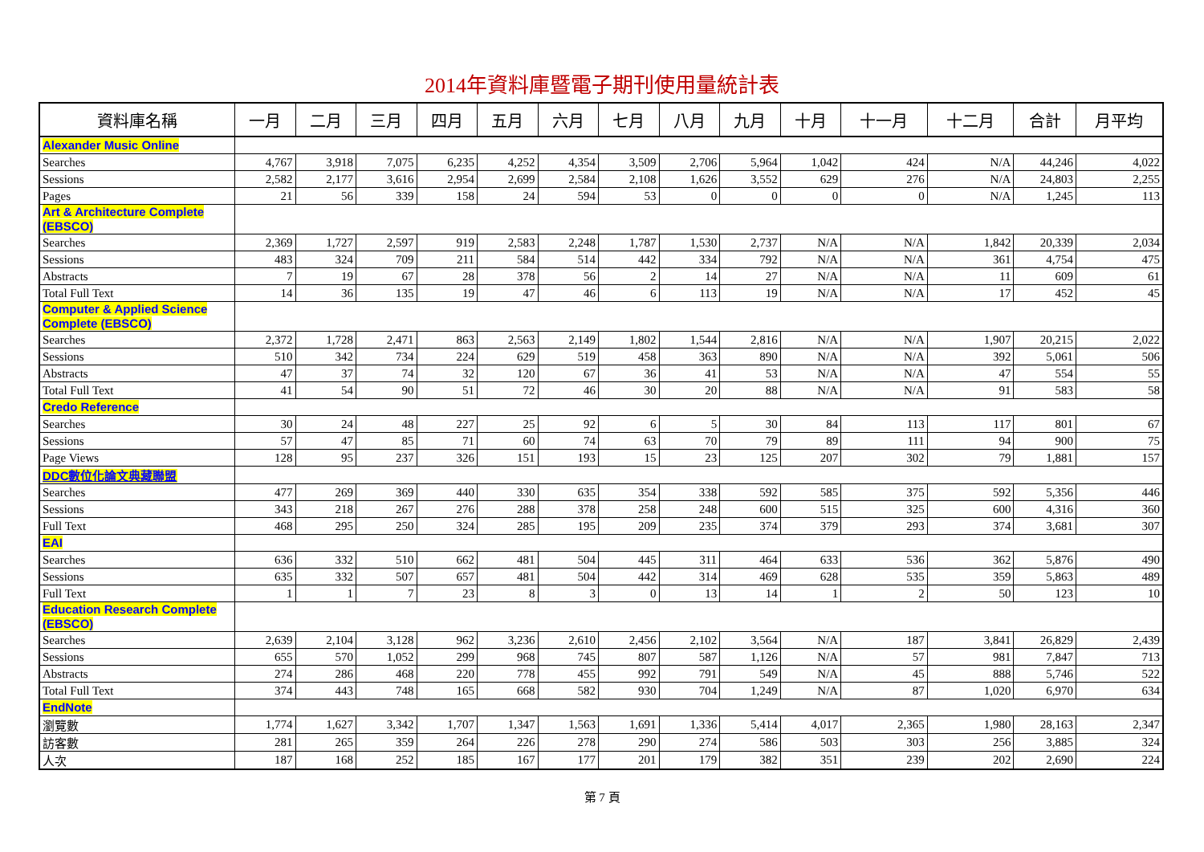2014年資料庫暨電子期刊使用量統計表
| 資料庫名稱 | 一月 | 二月 | 三月 | 四月 | 五月 | 六月 | 七月 | 八月 | 九月 | 十月 | 十一月 | 十二月 | 合計 | 月平均 |
| --- | --- | --- | --- | --- | --- | --- | --- | --- | --- | --- | --- | --- | --- | --- |
| Alexander Music Online | | | | | | | | | | | | | | |
| Searches | 4,767 | 3,918 | 7,075 | 6,235 | 4,252 | 4,354 | 3,509 | 2,706 | 5,964 | 1,042 | 424 | N/A | 44,246 | 4,022 |
| Sessions | 2,582 | 2,177 | 3,616 | 2,954 | 2,699 | 2,584 | 2,108 | 1,626 | 3,552 | 629 | 276 | N/A | 24,803 | 2,255 |
| Pages | 21 | 56 | 339 | 158 | 24 | 594 | 53 | 0 | 0 | 0 | 0 | N/A | 1,245 | 113 |
| Art & Architecture Complete (EBSCO) | | | | | | | | | | | | | | |
| Searches | 2,369 | 1,727 | 2,597 | 919 | 2,583 | 2,248 | 1,787 | 1,530 | 2,737 | N/A | N/A | 1,842 | 20,339 | 2,034 |
| Sessions | 483 | 324 | 709 | 211 | 584 | 514 | 442 | 334 | 792 | N/A | N/A | 361 | 4,754 | 475 |
| Abstracts | 7 | 19 | 67 | 28 | 378 | 56 | 2 | 14 | 27 | N/A | N/A | 11 | 609 | 61 |
| Total Full Text | 14 | 36 | 135 | 19 | 47 | 46 | 6 | 113 | 19 | N/A | N/A | 17 | 452 | 45 |
| Computer & Applied Science Complete (EBSCO) | | | | | | | | | | | | | | |
| Searches | 2,372 | 1,728 | 2,471 | 863 | 2,563 | 2,149 | 1,802 | 1,544 | 2,816 | N/A | N/A | 1,907 | 20,215 | 2,022 |
| Sessions | 510 | 342 | 734 | 224 | 629 | 519 | 458 | 363 | 890 | N/A | N/A | 392 | 5,061 | 506 |
| Abstracts | 47 | 37 | 74 | 32 | 120 | 67 | 36 | 41 | 53 | N/A | N/A | 47 | 554 | 55 |
| Total Full Text | 41 | 54 | 90 | 51 | 72 | 46 | 30 | 20 | 88 | N/A | N/A | 91 | 583 | 58 |
| Credo Reference | | | | | | | | | | | | | | |
| Searches | 30 | 24 | 48 | 227 | 25 | 92 | 6 | 5 | 30 | 84 | 113 | 117 | 801 | 67 |
| Sessions | 57 | 47 | 85 | 71 | 60 | 74 | 63 | 70 | 79 | 89 | 111 | 94 | 900 | 75 |
| Page Views | 128 | 95 | 237 | 326 | 151 | 193 | 15 | 23 | 125 | 207 | 302 | 79 | 1,881 | 157 |
| DDC數位化論文典藏聯盟 | | | | | | | | | | | | | | |
| Searches | 477 | 269 | 369 | 440 | 330 | 635 | 354 | 338 | 592 | 585 | 375 | 592 | 5,356 | 446 |
| Sessions | 343 | 218 | 267 | 276 | 288 | 378 | 258 | 248 | 600 | 515 | 325 | 600 | 4,316 | 360 |
| Full Text | 468 | 295 | 250 | 324 | 285 | 195 | 209 | 235 | 374 | 379 | 293 | 374 | 3,681 | 307 |
| EAI | | | | | | | | | | | | | | |
| Searches | 636 | 332 | 510 | 662 | 481 | 504 | 445 | 311 | 464 | 633 | 536 | 362 | 5,876 | 490 |
| Sessions | 635 | 332 | 507 | 657 | 481 | 504 | 442 | 314 | 469 | 628 | 535 | 359 | 5,863 | 489 |
| Full Text | 1 | 1 | 7 | 23 | 8 | 3 | 0 | 13 | 14 | 1 | 2 | 50 | 123 | 10 |
| Education Research Complete (EBSCO) | | | | | | | | | | | | | | |
| Searches | 2,639 | 2,104 | 3,128 | 962 | 3,236 | 2,610 | 2,456 | 2,102 | 3,564 | N/A | 187 | 3,841 | 26,829 | 2,439 |
| Sessions | 655 | 570 | 1,052 | 299 | 968 | 745 | 807 | 587 | 1,126 | N/A | 57 | 981 | 7,847 | 713 |
| Abstracts | 274 | 286 | 468 | 220 | 778 | 455 | 992 | 791 | 549 | N/A | 45 | 888 | 5,746 | 522 |
| Total Full Text | 374 | 443 | 748 | 165 | 668 | 582 | 930 | 704 | 1,249 | N/A | 87 | 1,020 | 6,970 | 634 |
| EndNote | | | | | | | | | | | | | | |
| 瀏覽數 | 1,774 | 1,627 | 3,342 | 1,707 | 1,347 | 1,563 | 1,691 | 1,336 | 5,414 | 4,017 | 2,365 | 1,980 | 28,163 | 2,347 |
| 訪客數 | 281 | 265 | 359 | 264 | 226 | 278 | 290 | 274 | 586 | 503 | 303 | 256 | 3,885 | 324 |
| 人次 | 187 | 168 | 252 | 185 | 167 | 177 | 201 | 179 | 382 | 351 | 239 | 202 | 2,690 | 224 |
第 7 頁